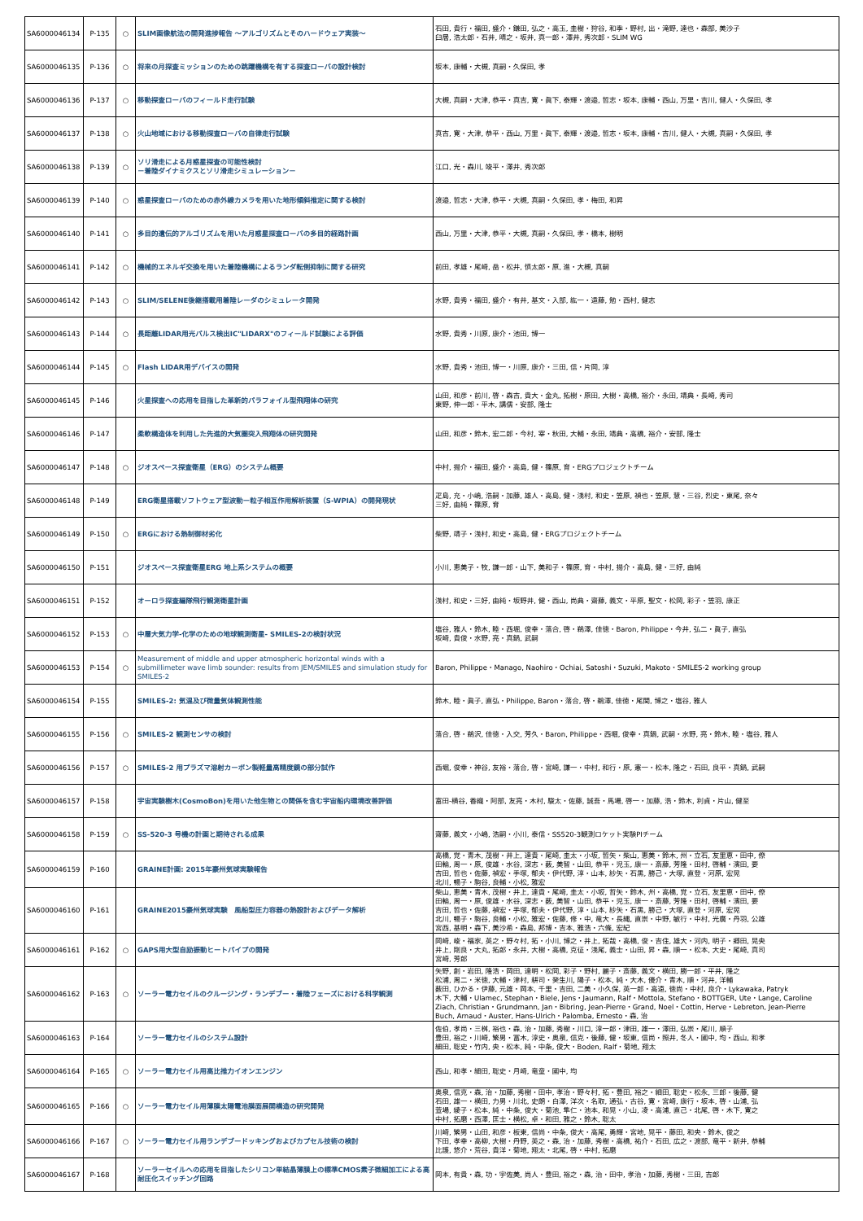| SA6000046134 | P-135 | ○ | SLIM画像航法の開発進捗報告 ～アルゴリズムとそのハードウェア実装～ | 石田, 貴行・福田, 盛介・鎌田, 弘之・高玉, 圭樹・狩谷, 和季・野村, 出・滝野, 達也・森部, 美沙子 臼居, 浩太郎・石井, 晴之・坂井, 真一郎・澤井, 秀次郎・SLIM WG |
| SA6000046135 | P-136 | ○ | 将来の月探査ミッションのための跳躍機構を有する探査ローバの設計検討 | 坂本, 康輔・大槻, 真嗣・久保田, 孝 |
| SA6000046136 | P-137 | ○ | 移動探査ローバのフィールド走行試験 | 大槻, 真嗣・大津, 恭平・真吉, 寛・眞下, 泰輝・渡邉, 哲志・坂本, 康輔・西山, 万里・吉川, 健人・久保田, 孝 |
| SA6000046137 | P-138 | ○ | 火山地域における移動探査ローバの自律走行試験 | 真吉, 寛・大津, 恭平・西山, 万里・眞下, 泰輝・渡邉, 哲志・坂本, 康輔・吉川, 健人・大槻, 真嗣・久保田, 孝 |
| SA6000046138 | P-139 | ○ | ソリ滑走による月惑星探査の可能性検討 －着陸ダイナミクスとソリ滑走シミュレーション－ | 江口, 光・森川, 竣平・澤井, 秀次郎 |
| SA6000046139 | P-140 | ○ | 惑星探査ローバのための赤外線カメラを用いた地形傾斜推定に関する検討 | 渡邉, 哲志・大津, 恭平・大槻, 真嗣・久保田, 孝・梅田, 和昇 |
| SA6000046140 | P-141 | ○ | 多目的遺伝的アルゴリズムを用いた月惑星探査ローバの多目的経路計画 | 西山, 万里・大津, 恭平・大槻, 真嗣・久保田, 孝・橋本, 樹明 |
| SA6000046141 | P-142 | ○ | 機械的エネルギ交換を用いた着陸機構によるランダ転倒抑制に関する研究 | 前田, 孝雄・尾崎, 岳・松井, 慎太郎・原, 進・大槻, 真嗣 |
| SA6000046142 | P-143 | ○ | SLIM/SELENE後継搭載用着陸レーダのシミュレータ開発 | 水野, 貴秀・福田, 盛介・有井, 基文・入部, 紘一・遠藤, 勉・西村, 健志 |
| SA6000046143 | P-144 | ○ | 長距離LIDAR用光パルス検出IC"LIDARX"のフィールド試験による評価 | 水野, 貴秀・川原, 康介・池田, 博一 |
| SA6000046144 | P-145 | ○ | Flash LIDAR用デバイスの開発 | 水野, 貴秀・池田, 博一・川原, 康介・三田, 信・片岡, 淳 |
| SA6000046145 | P-146 | | 火星探査への応用を目指した革新的パラフォイル型飛翔体の研究 | 山田, 和彦・前川, 啓・森吉, 貴大・金丸, 拓樹・原田, 大樹・高橋, 裕介・永田, 靖典・長崎, 秀司 東野, 伸一郎・平木, 講儒・安部, 隆士 |
| SA6000046146 | P-147 | | 柔軟構造体を利用した先進的大気圏突入飛翔体の研究開発 | 山田, 和彦・鈴木, 宏二郎・今村, 宰・秋田, 大輔・永田, 靖典・高橋, 裕介・安部, 隆士 |
| SA6000046147 | P-148 | ○ | ジオスペース探査衛星（ERG）のシステム概要 | 中村, 揚介・福田, 盛介・高島, 健・篠原, 育・ERGプロジェクトチーム |
| SA6000046148 | P-149 | | ERG衛星搭載ソフトウェア型波動ー粒子相互作用解析装置（S-WPIA）の開発現状 | 疋島, 充・小嶋, 浩嗣・加藤, 雄人・高島, 健・浅村, 和史・笠原, 禎也・笠原, 慧・三谷, 烈史・東尾, 奈々 三好, 由純・篠原, 育 |
| SA6000046149 | P-150 | ○ | ERGにおける熱制御材劣化 | 柴野, 靖子・浅村, 和史・高島, 健・ERGプロジェクトチーム |
| SA6000046150 | P-151 | | ジオスペース探査衛星ERG 地上系システムの概要 | 小川, 恵美子・牧, 謙一郎・山下, 美和子・篠原, 育・中村, 揚介・高島, 健・三好, 由純 |
| SA6000046151 | P-152 | | オーロラ探査編隊飛行観測衛星計画 | 浅村, 和史・三好, 由純・坂野井, 健・西山, 尚典・齋藤, 義文・平原, 聖文・松岡, 彩子・笠羽, 康正 |
| SA6000046152 | P-153 | ○ | 中層大気力学-化学のための地球観測衛星- SMILES-2の検討状況 | 塩谷, 雅人・鈴木, 睦・西堀, 俊幸・落合, 啓・鵜澤, 佳徳・Baron, Philippe・今井, 弘二・眞子, 直弘 坂崎, 貴俊・水野, 亮・真鍋, 武嗣 |
| SA6000046153 | P-154 | ○ | Measurement of middle and upper atmospheric horizontal winds with a submillimeter wave limb sounder: results from JEM/SMILES and simulation study for SMILES-2 | Baron, Philippe・Manago, Naohiro・Ochiai, Satoshi・Suzuki, Makoto・SMILES-2 working group |
| SA6000046154 | P-155 | | SMILES-2: 気温及び微量気体観測性能 | 鈴木, 睦・眞子, 直弘・Philippe, Baron・落合, 啓・鵜澤, 佳徳・尾関, 博之・塩谷, 雅人 |
| SA6000046155 | P-156 | ○ | SMILES-2 観測センサの検討 | 落合, 啓・鵜沢, 佳徳・入交, 芳久・Baron, Philippe・西堀, 俊幸・真鍋, 武嗣・水野, 亮・鈴木, 睦・塩谷, 雅人 |
| SA6000046156 | P-157 | ○ | SMILES-2 用プラズマ溶射カーボン製軽量高精度鏡の部分試作 | 西堀, 俊幸・神谷, 友裕・落合, 啓・宮崎, 謙一・中村, 和行・原, 憲一・松本, 隆之・石田, 良平・真鍋, 武嗣 |
| SA6000046157 | P-158 | | 宇宙実験樹木(CosmoBon)を用いた他生物との関係を含む宇宙船内環境改善評価 | 富田-横谷, 香織・阿部, 友亮・木村, 駿太・佐藤, 誠吾・馬場, 啓一・加藤, 浩・鈴木, 利貞・片山, 健至 |
| SA6000046158 | P-159 | ○ | SS-520-3 号機の計画と期待される成果 | 齋藤, 義文・小嶋, 浩嗣・小川, 泰信・SS520-3観測ロケット実験PIチーム |
| SA6000046159 | P-160 | | GRAINE計画: 2015年豪州気球実験報告 | 高橋, 覚・青木, 茂樹・井上, 達貴・尾崎, 圭太・小坂, 哲矢・柴山, 恵美・鈴木, 州・立石, 友里恵・田中, 僚 田輪, 周一・原, 俊雄・水谷, 深志・薮, 美智・山田, 恭平・児玉, 康一・斎藤, 芳隆・田村, 啓輔・濱田, 要 吉田, 哲也・佐藤, 禎宏・手塚, 郁夫・伊代野, 淳・山本, 紗矢・石黒, 勝己・大塚, 直登・河原, 宏晃 北川, 暢子・駒谷, 良輔・小松, 雅宏 |
| SA6000046160 | P-161 | | GRAINE2015豪州気球実験 風船型圧力容器の熱設計およびデータ解析 | 柴山, 恵美・青木, 茂樹・井上, 達貴・尾崎, 圭太・小坂, 哲矢・鈴木, 州・高橋, 覚・立石, 友里恵・田中, 僚 田輪, 周一・原, 俊雄・水谷, 深志・薮, 美智・山田, 恭平・児玉, 康一・斎藤, 芳隆・田村, 啓輔・濱田, 要 吉田, 哲也・佐藤, 禎宏・手塚, 郁夫・伊代野, 淳・山本, 紗矢・石黒, 勝己・大塚, 直登・河原, 宏晃 北川, 暢子・駒谷, 良輔・小松, 雅宏・佐藤, 修・中, 竜大・長縄, 直崇・中野, 敏行・中村, 光廣・丹羽, 公雄 宮西, 基明・森下, 美沙希・森島, 邦博・吉本, 雅浩・六條, 宏紀 |
| SA6000046161 | P-162 | ○ | GAPS用大型自励振動ヒートパイプの開発 | 岡崎, 峻・福家, 英之・野々村, 拓・小川, 博之・井上, 拓哉・高橋, 俊・吉住, 雄大・河内, 明子・郷田, 晃央 井上, 剛良・大丸, 拓郎・永井, 大樹・高橋, 克征・浅尾, 義士・山田, 昇・森, 順一・松本, 大史・尾崎, 真司 宮崎, 芳郎 |
| SA6000046162 | P-163 | ○ | ソーラー電力セイルのクルージング・ランデブー・着陸フェーズにおける科学観測 | 矢野, 創・岩田, 隆浩・岡田, 達明・松岡, 彩子・野村, 麗子・斎藤, 義文・横田, 勝一郎・平井, 隆之 松浦, 周二・米徳, 大輔・津村, 耕司・癸生川, 陽子・松本, 純・大木, 優介・青木, 順・河井, 洋輔 薮田, ひかる・伊藤, 元雄・岡本, 千里・吉田, 二美・小久保, 英一郎・高遠, 徳尚・中村, 良介・Lykawaka, Patryk 木下, 大輔・Ulamec, Stephan・Biele, Jens・Jaumann, Ralf・Mottola, Stefano・BOTTGER, Ute・Lange, Caroline Ziach, Christian・Grundmann, Jan・Bibring, Jean-Pierre・Grand, Noel・Cottin, Herve・Lebreton, Jean-Pierre Buch, Arnaud・Auster, Hans-Ulrich・Palomba, Ernesto・森, 治 |
| SA6000046163 | P-164 | | ソーラー電力セイルのシステム設計 | 佐伯, 孝尚・三桝, 裕也・森, 治・加藤, 秀樹・川口, 淳一郎・津田, 雄一・澤田, 弘崇・尾川, 順子 豊田, 裕之・川崎, 繁男・冨木, 淳史・奥泉, 信克・後藤, 健・坂東, 信尚・照井, 冬人・國中, 均・西山, 和孝 細田, 聡史・竹内, 央・松本, 純・中条, 俊大・Boden, Ralf・菊地, 翔太 |
| SA6000046164 | P-165 | ○ | ソーラー電力セイル用高比推力イオンエンジン | 西山, 和孝・細田, 聡史・月崎, 竜童・國中, 均 |
| SA6000046165 | P-166 | ○ | ソーラー電力セイル用薄膜太陽電池膜面展開構造の研究開発 | 奥泉, 信克・森, 治・加藤, 秀樹・田中, 孝治・野々村, 拓・豊田, 裕之・細田, 聡史・松永, 三郎・後藤, 健 石田, 雄一・横田, 力男・川北, 史朗・白澤, 洋次・名取, 通弘・古谷, 寛・宮崎, 康行・坂本, 啓・山浦, 弘 萱場, 綾子・松本, 純・中条, 俊大・菊池, 隼仁・池本, 和晃・小山, 凌・高浦, 直己・北尾, 啓・木下, 寛之 中村, 拓磨・西澤, 匡士・横松, 卓・和田, 雅之・鈴木, 聡太 |
| SA6000046166 | P-167 | ○ | ソーラー電力セイル用ランデブードッキングおよびカプセル技術の検討 | 川崎, 繁男・山田, 和彦・板東, 信尚・中条, 俊大・高尾, 勇輝・宮地, 晃平・藤田, 和央・鈴木, 俊之 下田, 孝幸・高柳, 大樹・丹野, 英之・森, 治・加藤, 秀樹・高橋, 祐介・石田, 広之・渡部, 竜平・新井, 恭輔 比護, 悠介・荒谷, 貴洋・菊地, 翔太・北尾, 啓・中村, 拓磨 |
| SA6000046167 | P-168 | | ソーラーセイルへの応用を目指したシリコン単結晶薄膜上の標準CMOS素子微細加工による高耐圧化スイッチング回路 | 岡本, 有貴・森, 功・宇佐美, 尚人・豊田, 裕之・森, 治・田中, 孝治・加藤, 秀樹・三田, 吉郎 |